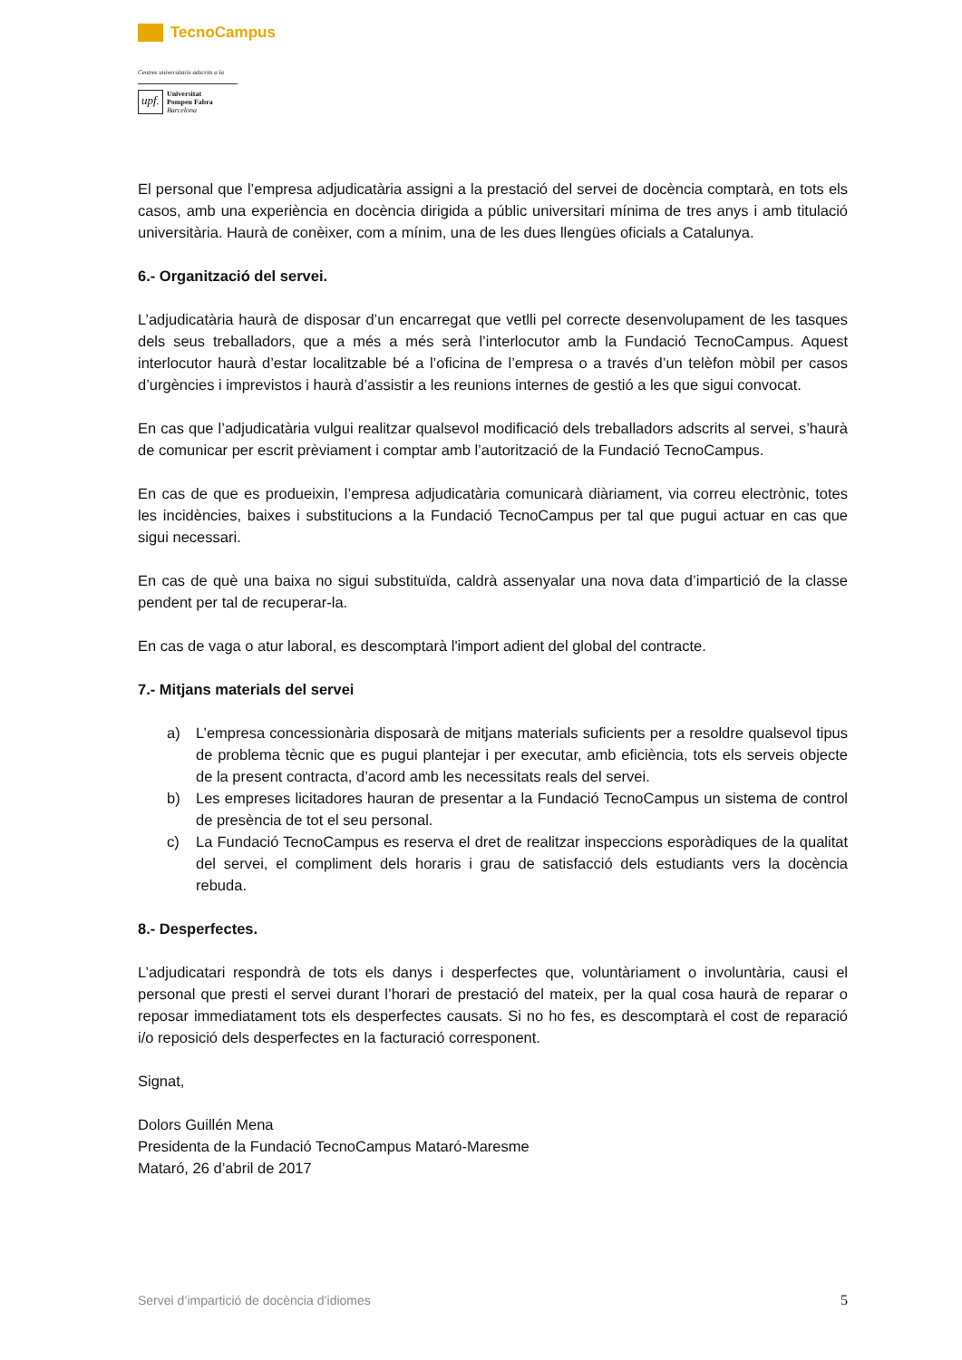TecnoCampus
Centres universitaris adscrits a la
upf. Universitat
Pompeu Fabra
Barcelona
El personal que l’empresa adjudicatària assigni a la prestació del servei de docència comptarà, en tots els casos, amb una experiència en docència dirigida a públic universitari mínima de tres anys i amb titulació universitària. Haurà de conèixer, com a mínim, una de les dues llengües oficials a Catalunya.
6.- Organització del servei.
L’adjudicatària haurà de disposar d’un encarregat que vetlli pel correcte desenvolupament de les tasques dels seus treballadors, que a més a més serà l’interlocutor amb la Fundació TecnoCampus. Aquest interlocutor haurà d’estar localitzable bé a l’oficina de l’empresa o a través d’un telèfon mòbil per casos d’urgències i imprevistos i haurà d’assistir a les reunions internes de gestió a les que sigui convocat.
En cas que l’adjudicatària vulgui realitzar qualsevol modificació dels treballadors adscrits al servei, s’haurà de comunicar per escrit prèviament i comptar amb l’autorització de la Fundació TecnoCampus.
En cas de que es produeixin, l’empresa adjudicatària comunicarà diàriament, via correu electrònic, totes les incidències, baixes i substitucions a la Fundació TecnoCampus per tal que pugui actuar en cas que sigui necessari.
En cas de què una baixa no sigui substituïda, caldrà assenyalar una nova data d’impartició de la classe pendent per tal de recuperar-la.
En cas de vaga o atur laboral, es descomptarà l'import adient del global del contracte.
7.- Mitjans materials del servei
a) L’empresa concessionària disposarà de mitjans materials suficients per a resoldre qualsevol tipus de problema tècnic que es pugui plantejar i per executar, amb eficiència, tots els serveis objecte de la present contracta, d’acord amb les necessitats reals del servei.
b) Les empreses licitadores hauran de presentar a la Fundació TecnoCampus un sistema de control de presència de tot el seu personal.
c) La Fundació TecnoCampus es reserva el dret de realitzar inspeccions esporàdiques de la qualitat del servei, el compliment dels horaris i grau de satisfacció dels estudiants vers la docència rebuda.
8.- Desperfectes.
L’adjudicatari respondrà de tots els danys i desperfectes que, voluntàriament o involuntària, causi el personal que presti el servei durant l’horari de prestació del mateix, per la qual cosa haurà de reparar o reposar immediatament tots els desperfectes causats. Si no ho fes, es descomptarà el cost de reparació i/o reposició dels desperfectes en la facturació corresponent.
Signat,
Dolors Guillén Mena
Presidenta de la Fundació TecnoCampus Mataró-Maresme
Mataró, 26 d’abril de 2017
Servei d’impartició de docència d’idiomes 5